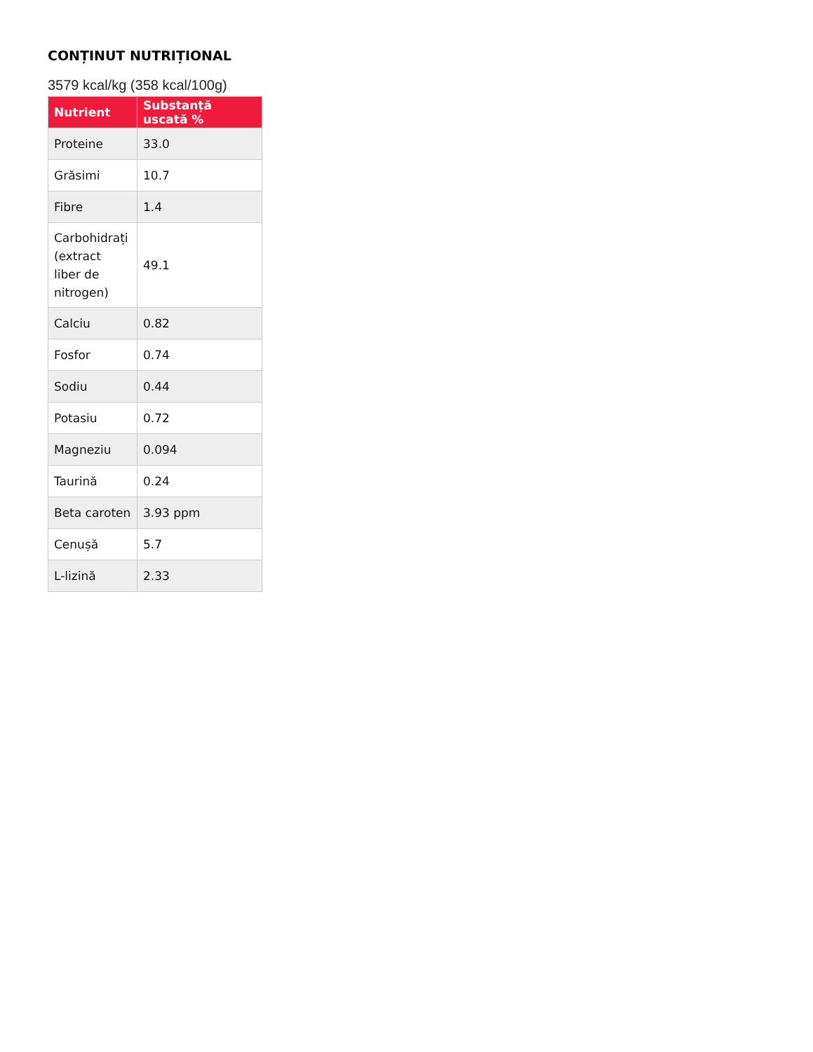CONȚINUT NUTRIȚIONAL
3579 kcal/kg (358 kcal/100g)
| Nutrient | Substanță uscată % |
| --- | --- |
| Proteine | 33.0 |
| Grăsimi | 10.7 |
| Fibre | 1.4 |
| Carbohidrați (extract liber de nitrogen) | 49.1 |
| Calciu | 0.82 |
| Fosfor | 0.74 |
| Sodiu | 0.44 |
| Potasiu | 0.72 |
| Magneziu | 0.094 |
| Taurină | 0.24 |
| Beta caroten | 3.93 ppm |
| Cenușă | 5.7 |
| L-lizină | 2.33 |